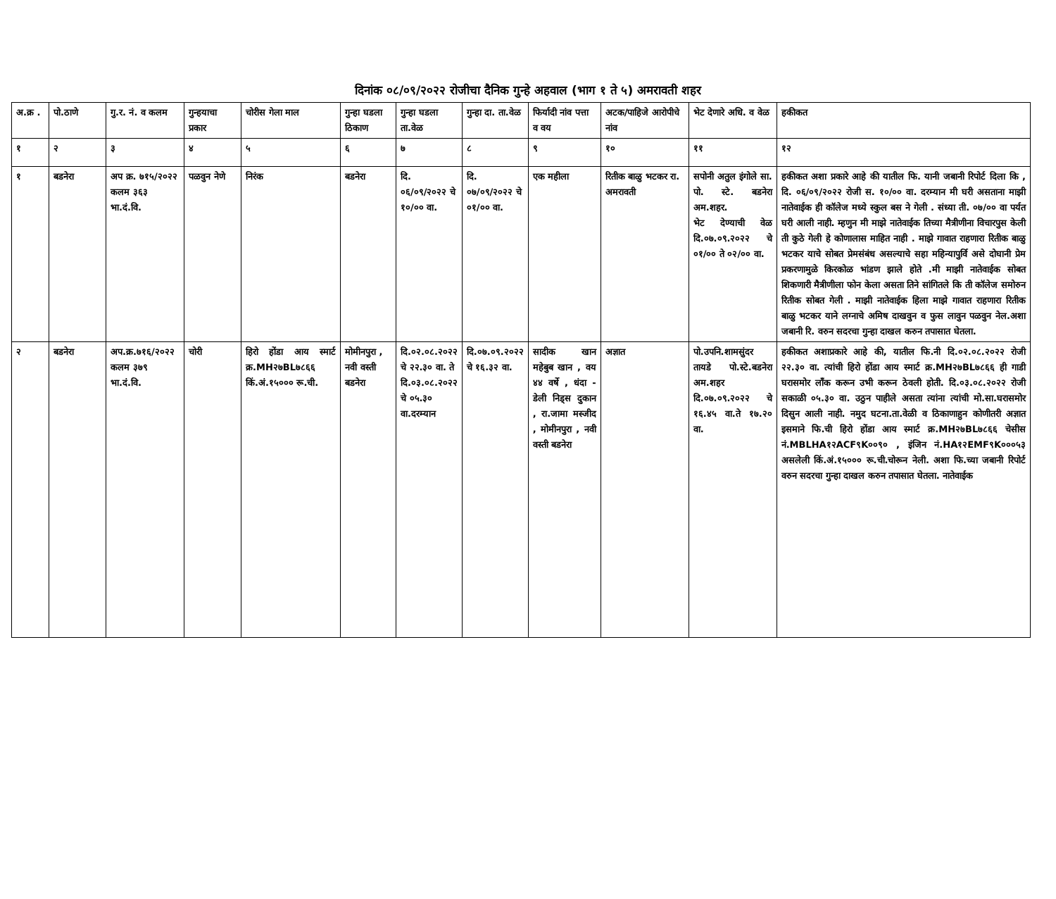दिनांक ०८/०९/२०२२ रोजीचा दैनिक गुन्हे अहवाल (भाग १ ते ५) अमरावती शहर
| अ.क्र . | पो.ठाणे | गु.र. नं. व कलम | गुन्हयाचा प्रकार | चोरीस गेला माल | गुन्हा घडला ठिकाण | गुन्हा घडला ता.वेळ | गुन्हा दा. ता.वेळ | फिर्यादी नांव पत्ता व वय | अटक/पाहिजे आरोपीचे नांव | भेट देणारे अधि. व वेळ | हकीकत |
| --- | --- | --- | --- | --- | --- | --- | --- | --- | --- | --- | --- |
| १ | २ | ३ | ४ | ५ | ६ | ७ | ८ | ९ | १० | ११ | १२ |
| १ | बडनेरा | अप क्र. ७१५/२०२२ कलम ३६३ भा.दं.वि. | पळवुन नेणे | निरंक | बडनेरा | दि. ०६/०९/२०२२ चे १०/०० वा. | दि. ०७/०९/२०२२ चे ०१/०० वा. | एक महीला | रितीक बाळु भटकर रा. अमरावती | सपोनी अतुल इंगोले सा. पो. स्टे. बडनेरा अम.शहर. भेट देण्याची वेळ दि.०७.०९.२०२२ चे ०१/०० ते ०२/०० वा. | हकीकत अशा प्रकारे आहे की यातील फि. यानी जबानी रिपोर्ट दिला कि , दि. ०६/०९/२०२२ रोजी स. १०/०० वा. दरम्यान मी घरी असताना माझी नातेवाईक ही कॉलेज मध्ये स्कुल बस ने गेली . संध्या ती. ०७/०० वा पर्यत घरी आली नाही. म्हणुन मी माझे नातेवाईक तिच्या मैत्रीणीना विचारपुस केली ती कुठे गेली हे कोणालास माहित नाही . माझे गावात राहणारा रितीक बाळु भटकर याचे सोबत प्रेमसंबंध असल्याचे सहा महिन्यापुर्वि असे दोघानी प्रेम प्रकरणामुळे किरकोळ भांडण झाले होते .मी माझी नातेवाईक सोबत शिकणारी मैत्रीणीला फोन केला असता तिने सांगितले कि ती कॉलेज समोरुन रितीक सोबत गेली . माझी नातेवाईक हिला माझे गावात राहणारा रितीक बाळु भटकर याने लग्नाचे अमिष दाखवुन व फुस लावुन पळवुन नेल.अशा जबानी रि. वरुन सदरचा गुन्हा दाखल करुन तपासात घेतला. |
| २ | बडनेरा | अप.क्र.७१६/२०२२ कलम ३७९ भा.दं.वि. | चोरी | हिरो होंडा आय स्मार्ट क्र.MH२७BL७८६६ किं.अं.१५००० रू.ची. | मोमीनपुरा , नवी वस्ती बडनेरा | दि.०२.०८.२०२२ चे २२.३० वा. ते दि.०३.०८.२०२२ चे ०५.३० वा.दरम्यान | दि.०७.०९.२०२२ चे १६.३२ वा. | सादीक खान महेबुब खान , वय ४४ वर्षे , धंदा - डेली निड्स दुकान , रा.जामा मस्जीद , मोमीनपुरा , नवी वस्ती बडनेरा | अज्ञात | पो.उपनि.शामसुंदर तायडे पो.स्टे.बडनेरा अम.शहर दि.०७.०९.२०२२ चे १६.४५ वा.ते १७.२० वा. | हकीकत अशाप्रकारे आहे की, यातील फि.नी दि.०२.०८.२०२२ रोजी २२.३० वा. त्यांची हिरो होंडा आय स्मार्ट क्र.MH२७BL७८६६ ही गाडी घरासमोर लॉंक करून उभी करून ठेवली होती. दि.०३.०८.२०२२ रोजी सकाळी ०५.३० वा. उठुन पाहीले असता त्यांना त्यांची मो.सा.घरासमोर दिसुन आली नाही. नमुद घटना.ता.वेळी व ठिकाणाहुन कोणीतरी अज्ञात इसमाने फि.ची हिरो होंडा आय स्मार्ट क्र.MH२७BL७८६६ चेसीस नं.MBLHA१२ACF९K००९० , इंजिन नं.HA१२EMF९K०००५३ असलेली किं.अं.१५००० रू.ची.चोरून नेली. अशा फि.च्या जबानी रिपोर्ट वरुन सदरचा गुन्हा दाखल करुन तपासात घेतला. नातेवाईक |